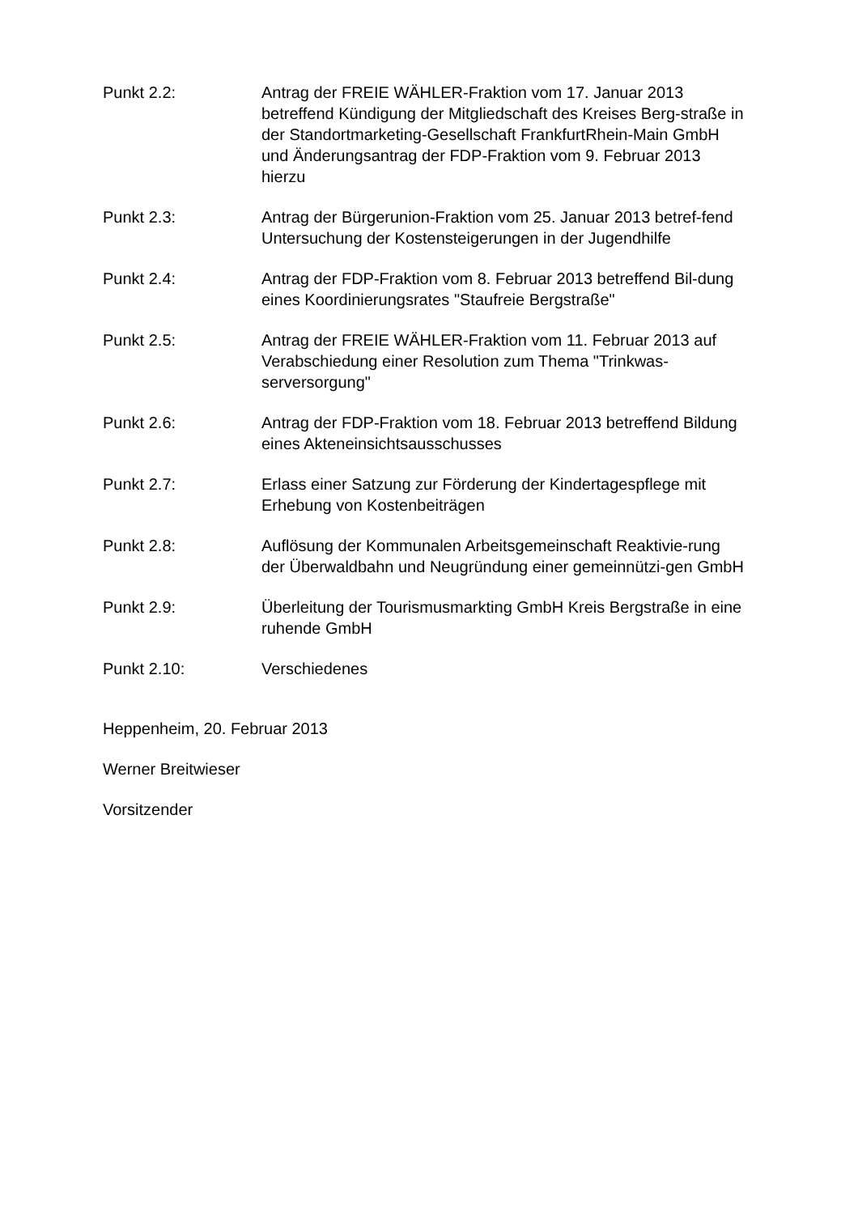Punkt 2.2: Antrag der FREIE WÄHLER-Fraktion vom 17. Januar 2013 betreffend Kündigung der Mitgliedschaft des Kreises Berg-straße in der Standortmarketing-Gesellschaft FrankfurtRhein-Main GmbH und Änderungsantrag der FDP-Fraktion vom 9. Februar 2013 hierzu
Punkt 2.3: Antrag der Bürgerunion-Fraktion vom 25. Januar 2013 betref-fend Untersuchung der Kostensteigerungen in der Jugendhilfe
Punkt 2.4: Antrag der FDP-Fraktion vom 8. Februar 2013 betreffend Bil-dung eines Koordinierungsrates "Staufreie Bergstraße"
Punkt 2.5: Antrag der FREIE WÄHLER-Fraktion vom 11. Februar 2013 auf Verabschiedung einer Resolution zum Thema "Trinkwas-serversorgung"
Punkt 2.6: Antrag der FDP-Fraktion vom 18. Februar 2013 betreffend Bildung eines Akteneinsichtsausschusses
Punkt 2.7: Erlass einer Satzung zur Förderung der Kindertagespflege mit Erhebung von Kostenbeiträgen
Punkt 2.8: Auflösung der Kommunalen Arbeitsgemeinschaft Reaktivie-rung der Überwaldbahn und Neugründung einer gemeinnützi-gen GmbH
Punkt 2.9: Überleitung der Tourismusmarkting GmbH Kreis Bergstraße in eine ruhende GmbH
Punkt 2.10: Verschiedenes
Heppenheim, 20. Februar 2013
Werner Breitwieser
Vorsitzender